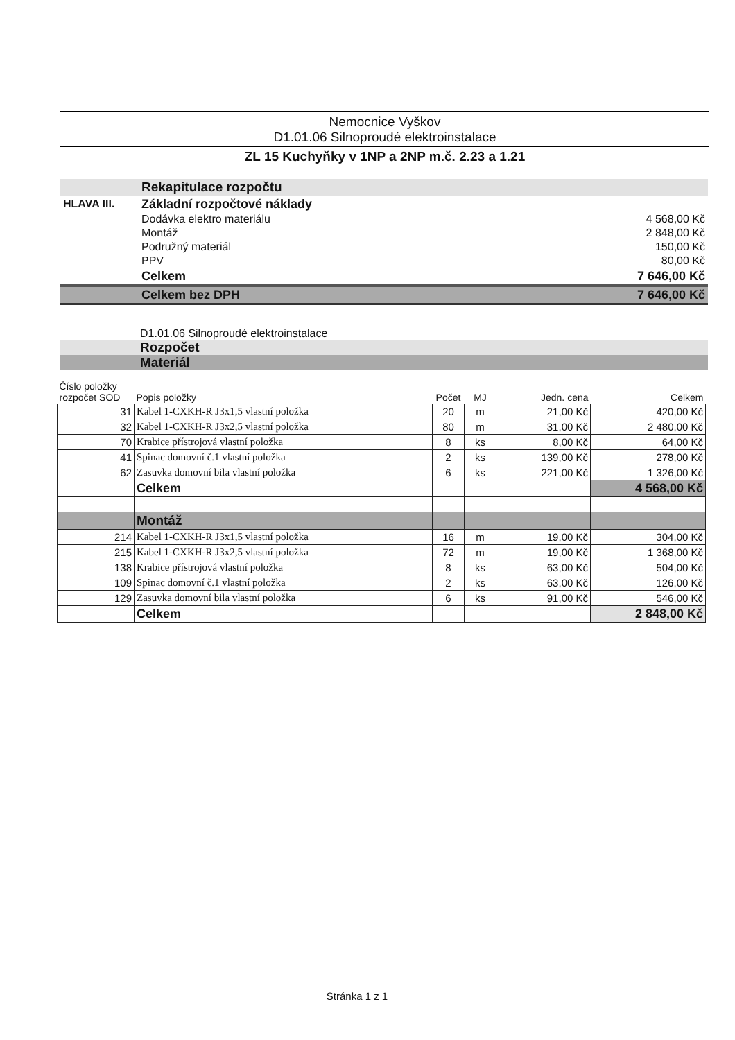Nemocnice Vyškov
D1.01.06 Silnoproudé elektroinstalace
ZL 15 Kuchyňky v 1NP a 2NP m.č. 2.23 a 1.21
| | Rekapitulace rozpočtu | |
| HLAVA III. | Základní rozpočtové náklady | |
| | Dodávka elektro materiálu | 4 568,00 Kč |
| | Montáž | 2 848,00 Kč |
| | Podružný materiál | 150,00 Kč |
| | PPV | 80,00 Kč |
| | Celkem | 7 646,00 Kč |
| | Celkem bez DPH | 7 646,00 Kč |
D1.01.06 Silnoproudé elektroinstalace
Rozpočet
Materiál
| Číslo položky rozpočet SOD | Popis položky | Počet | MJ | Jedn. cena | Celkem |
| 31 | Kabel 1-CXKH-R J3x1,5 vlastní položka | 20 | m | 21,00 Kč | 420,00 Kč |
| 32 | Kabel 1-CXKH-R J3x2,5 vlastní položka | 80 | m | 31,00 Kč | 2 480,00 Kč |
| 70 | Krabice přístrojová vlastní položka | 8 | ks | 8,00 Kč | 64,00 Kč |
| 41 | Spinac domovní č.1 vlastní položka | 2 | ks | 139,00 Kč | 278,00 Kč |
| 62 | Zasuvka domovní bila vlastní položka | 6 | ks | 221,00 Kč | 1 326,00 Kč |
| | Celkem | | | | 4 568,00 Kč |
| | Montáž | | | | |
| 214 | Kabel 1-CXKH-R J3x1,5 vlastní položka | 16 | m | 19,00 Kč | 304,00 Kč |
| 215 | Kabel 1-CXKH-R J3x2,5 vlastní položka | 72 | m | 19,00 Kč | 1 368,00 Kč |
| 138 | Krabice přístrojová vlastní položka | 8 | ks | 63,00 Kč | 504,00 Kč |
| 109 | Spinac domovní č.1 vlastní položka | 2 | ks | 63,00 Kč | 126,00 Kč |
| 129 | Zasuvka domovní bila vlastní položka | 6 | ks | 91,00 Kč | 546,00 Kč |
| | Celkem | | | | 2 848,00 Kč |
Stránka 1 z 1